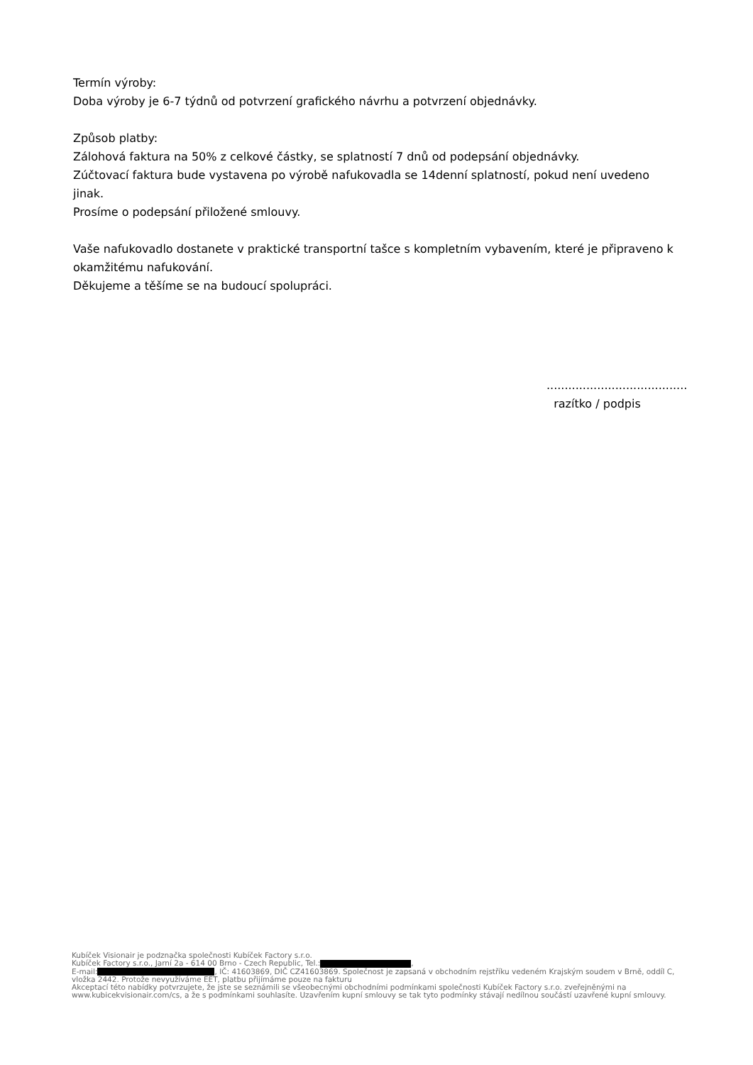Termín výroby:
Doba výroby je 6-7 týdnů od potvrzení grafického návrhu a potvrzení objednávky.
Způsob platby:
Zálohová faktura na 50% z celkové částky, se splatností 7 dnů od podepsání objednávky.
Zúčtovací faktura bude vystavena po výrobě nafukovadla se 14denní splatností, pokud není uvedeno jinak.
Prosíme o podepsání přiložené smlouvy.
Vaše nafukovadlo dostanete v praktické transportní tašce s kompletním vybavením, které je připraveno k okamžitému nafukování.
Děkujeme a těšíme se na budoucí spolupráci.
.......................................
razítko / podpis
Kubíček Visionair je podznačka společnosti Kubíček Factory s.r.o.
Kubíček Factory s.r.o., Jarní 2a - 614 00 Brno - Czech Republic, Tel.: ,
E-mail: , IČ: 41603869, DIČ CZ41603869. Společnost je zapsaná v obchodním rejstříku vedeném Krajským soudem v Brně, oddíl C, vložka 2442. Protože nevyužíváme EET, platbu přijímáme pouze na fakturu
Akceptací této nabídky potvrzujete, že jste se seznámili se všeobecnými obchodními podmínkami společnosti Kubíček Factory s.r.o. zveřejněnými na www.kubicekvisionair.com/cs, a že s podmínkami souhlasíte. Uzavřením kupní smlouvy se tak tyto podmínky stávají nedílnou součástí uzavřené kupní smlouvy.